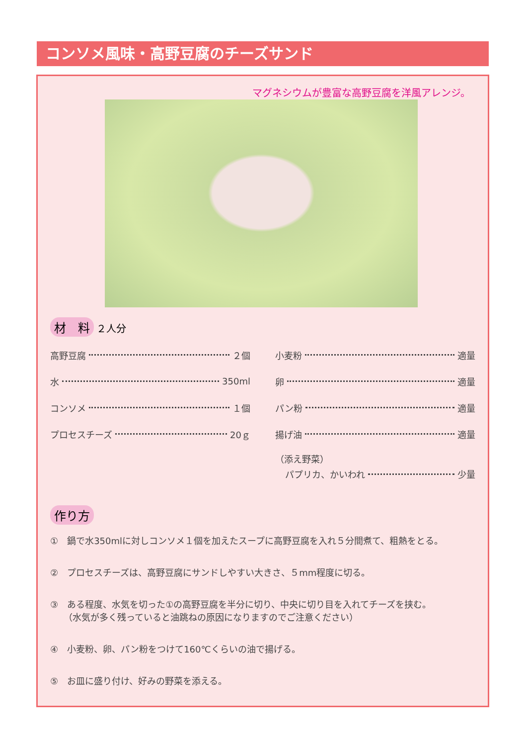コンソメ風味・高野豆腐のチーズサンド
マグネシウムが豊富な高野豆腐を洋風アレンジ。
材　料 ２人分
高野豆腐 ２個
水 350ml
コンソメ １個
プロセスチーズ 20ｇ
小麦粉 適量
卵 適量
パン粉 適量
揚げ油 適量
（添え野菜）
パプリカ、かいわれ 少量
作り方
①　鍋で水350mlに対しコンソメ１個を加えたスープに高野豆腐を入れ５分間煮て、粗熱をとる。
②　プロセスチーズは、高野豆腐にサンドしやすい大きさ、５mm程度に切る。
③　ある程度、水気を切った①の高野豆腐を半分に切り、中央に切り目を入れてチーズを挟む。
　　（水気が多く残っていると油跳ねの原因になりますのでご注意ください）
④　小麦粉、卵、パン粉をつけて160℃くらいの油で揚げる。
⑤　お皿に盛り付け、好みの野菜を添える。